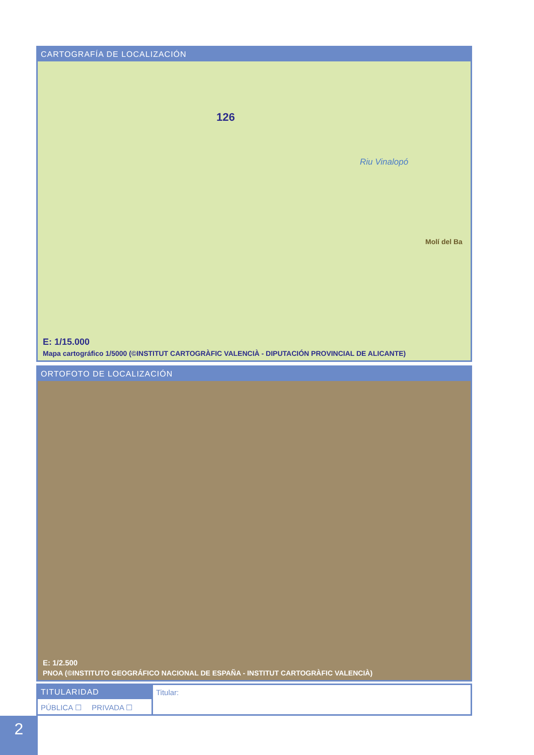CARTOGRAFÍA DE LOCALIZACIÓN
126
Riu Vinalopó
Molí del Ba
E: 1/15.000
Mapa cartográfico 1/5000 (©INSTITUT CARTOGRÀFIC VALENCIÀ - DIPUTACIÓN PROVINCIAL DE ALICANTE)
ORTOFOTO DE LOCALIZACIÓN
E: 1/2.500
PNOA (©INSTITUTO GEOGRÁFICO NACIONAL DE ESPAÑA - INSTITUT CARTOGRÀFIC VALENCIÀ)
TITULARIDAD
PÚBLICA ☐ PRIVADA ☐
Titular:
2